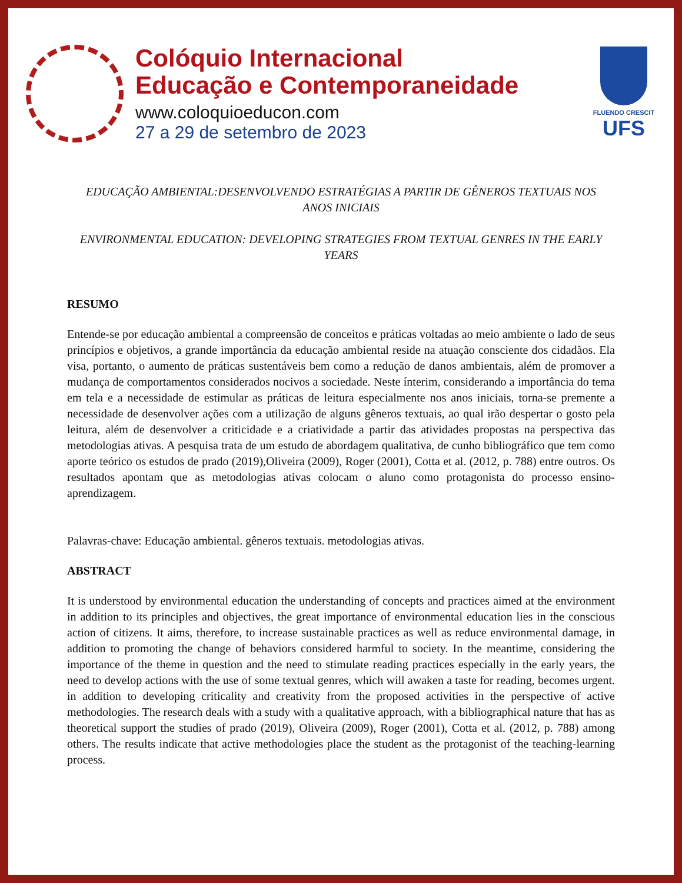Colóquio Internacional
Educação e Contemporaneidade
www.coloquioeducon.com
27 a 29 de setembro de 2023
FLUENDO CRESCIT
UFS
EDUCAÇÃO AMBIENTAL:DESENVOLVENDO ESTRATÉGIAS A PARTIR DE GÊNEROS TEXTUAIS NOS ANOS INICIAIS
ENVIRONMENTAL EDUCATION: DEVELOPING STRATEGIES FROM TEXTUAL GENRES IN THE EARLY YEARS
RESUMO
Entende-se por educação ambiental a compreensão de conceitos e práticas voltadas ao meio ambiente o lado de seus princípios e objetivos, a grande importância da educação ambiental reside na atuação consciente dos cidadãos. Ela visa, portanto, o aumento de práticas sustentáveis bem como a redução de danos ambientais, além de promover a mudança de comportamentos considerados nocivos a sociedade. Neste ínterim, considerando a importância do tema em tela e a necessidade de estimular as práticas de leitura especialmente nos anos iniciais, torna-se premente a necessidade de desenvolver ações com a utilização de alguns gêneros textuais, ao qual irão despertar o gosto pela leitura, além de desenvolver a criticidade e a criatividade a partir das atividades propostas na perspectiva das metodologias ativas. A pesquisa trata de um estudo de abordagem qualitativa, de cunho bibliográfico que tem como aporte teórico os estudos de prado (2019),Oliveira (2009), Roger (2001), Cotta et al. (2012, p. 788) entre outros. Os resultados apontam que as metodologias ativas colocam o aluno como protagonista do processo ensino-aprendizagem.
Palavras-chave: Educação ambiental. gêneros textuais. metodologias ativas.
ABSTRACT
It is understood by environmental education the understanding of concepts and practices aimed at the environment in addition to its principles and objectives, the great importance of environmental education lies in the conscious action of citizens. It aims, therefore, to increase sustainable practices as well as reduce environmental damage, in addition to promoting the change of behaviors considered harmful to society. In the meantime, considering the importance of the theme in question and the need to stimulate reading practices especially in the early years, the need to develop actions with the use of some textual genres, which will awaken a taste for reading, becomes urgent. in addition to developing criticality and creativity from the proposed activities in the perspective of active methodologies. The research deals with a study with a qualitative approach, with a bibliographical nature that has as theoretical support the studies of prado (2019), Oliveira (2009), Roger (2001), Cotta et al. (2012, p. 788) among others. The results indicate that active methodologies place the student as the protagonist of the teaching-learning process.